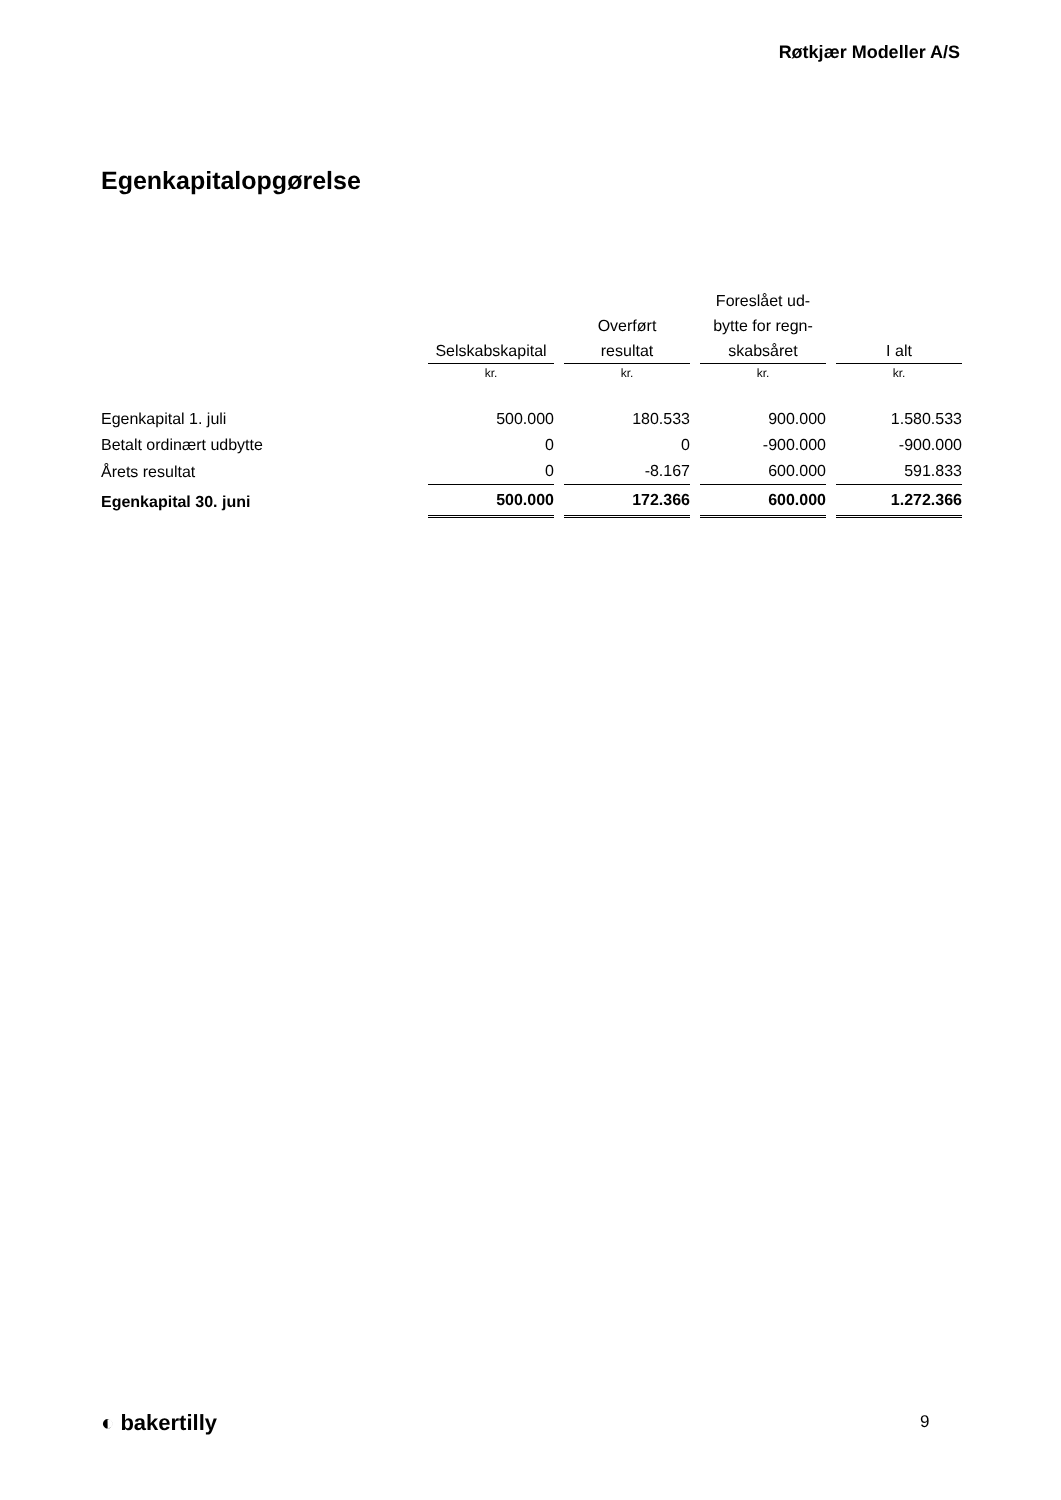Røtkjær Modeller A/S
Egenkapitalopgørelse
| | Selskabskapital | | Overført resultat | | Foreslået ud- bytte for regn- skabsåret | | I alt |
| --- | --- | --- | --- | --- | --- | --- | --- |
| | kr. | | kr. | | kr. | | kr. |
| Egenkapital 1. juli | 500.000 | | 180.533 | | 900.000 | | 1.580.533 |
| Betalt ordinært udbytte | 0 | | 0 | | -900.000 | | -900.000 |
| Årets resultat | 0 | | -8.167 | | 600.000 | | 591.833 |
| Egenkapital 30. juni | 500.000 | | 172.366 | | 600.000 | | 1.272.366 |
◐ bakertilly 9